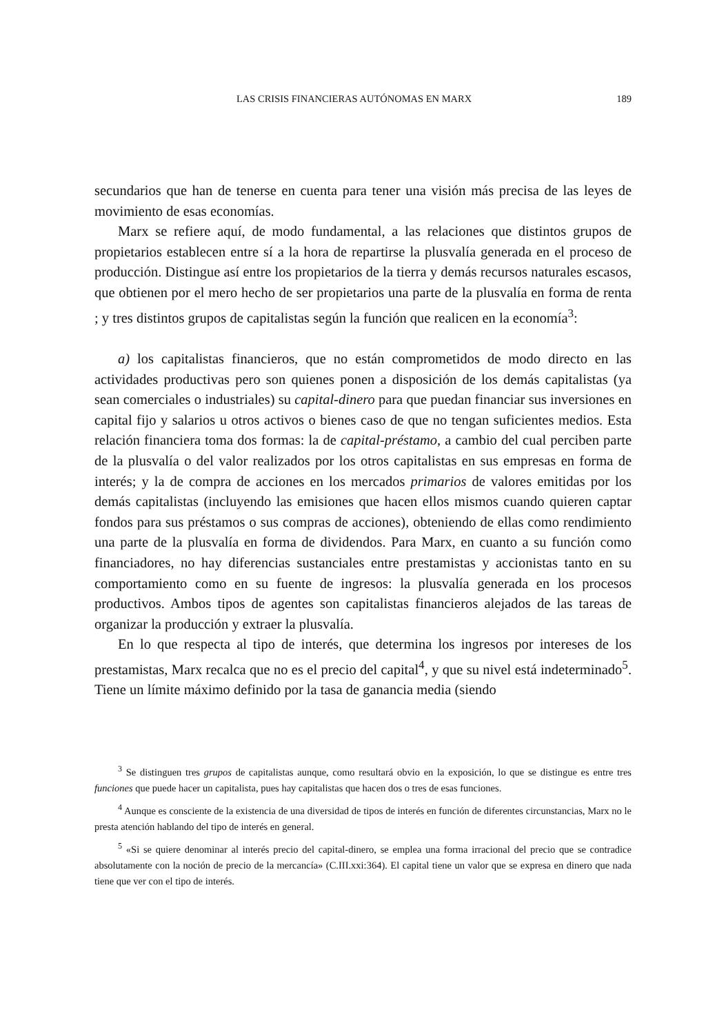LAS CRISIS FINANCIERAS AUTÓNOMAS EN MARX 189
secundarios que han de tenerse en cuenta para tener una visión más precisa de las leyes de movimiento de esas economías.
Marx se refiere aquí, de modo fundamental, a las relaciones que distintos grupos de propietarios establecen entre sí a la hora de repartirse la plusvalía generada en el proceso de producción. Distingue así entre los propietarios de la tierra y demás recursos naturales escasos, que obtienen por el mero hecho de ser propietarios una parte de la plusvalía en forma de renta ; y tres distintos grupos de capitalistas según la función que realicen en la economía<sup>3</sup>:
a) los capitalistas financieros, que no están comprometidos de modo directo en las actividades productivas pero son quienes ponen a disposición de los demás capitalistas (ya sean comerciales o industriales) su capital-dinero para que puedan financiar sus inversiones en capital fijo y salarios u otros activos o bienes caso de que no tengan suficientes medios. Esta relación financiera toma dos formas: la de capital-préstamo, a cambio del cual perciben parte de la plusvalía o del valor realizados por los otros capitalistas en sus empresas en forma de interés; y la de compra de acciones en los mercados primarios de valores emitidas por los demás capitalistas (incluyendo las emisiones que hacen ellos mismos cuando quieren captar fondos para sus préstamos o sus compras de acciones), obteniendo de ellas como rendimiento una parte de la plusvalía en forma de dividendos. Para Marx, en cuanto a su función como financiadores, no hay diferencias sustanciales entre prestamistas y accionistas tanto en su comportamiento como en su fuente de ingresos: la plusvalía generada en los procesos productivos. Ambos tipos de agentes son capitalistas financieros alejados de las tareas de organizar la producción y extraer la plusvalía.
En lo que respecta al tipo de interés, que determina los ingresos por intereses de los prestamistas, Marx recalca que no es el precio del capital<sup>4</sup>, y que su nivel está indeterminado<sup>5</sup>. Tiene un límite máximo definido por la tasa de ganancia media (siendo
<sup>3</sup> Se distinguen tres grupos de capitalistas aunque, como resultará obvio en la exposición, lo que se distingue es entre tres funciones que puede hacer un capitalista, pues hay capitalistas que hacen dos o tres de esas funciones.
<sup>4</sup> Aunque es consciente de la existencia de una diversidad de tipos de interés en función de diferentes circunstancias, Marx no le presta atención hablando del tipo de interés en general.
<sup>5</sup> «Si se quiere denominar al interés precio del capital-dinero, se emplea una forma irracional del precio que se contradice absolutamente con la noción de precio de la mercancía» (C.III.xxi:364). El capital tiene un valor que se expresa en dinero que nada tiene que ver con el tipo de interés.